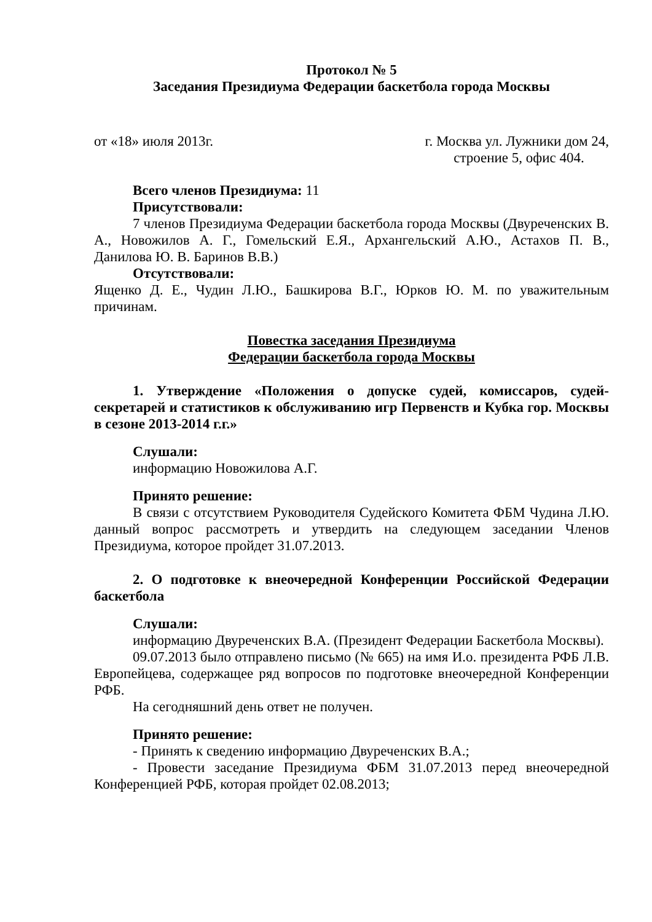Протокол № 5
Заседания Президиума Федерации баскетбола города Москвы
от «18» июля 2013г. г. Москва ул. Лужники дом 24,
строение 5, офис 404.
Всего членов Президиума: 11
Присутствовали:
7 членов Президиума Федерации баскетбола города Москвы (Двуреченских В. А., Новожилов А. Г., Гомельский Е.Я., Архангельский А.Ю., Астахов П. В., Данилова Ю. В. Баринов В.В.)
Отсутствовали:
Ященко Д. Е., Чудин Л.Ю., Башкирова В.Г., Юрков Ю. М. по уважительным причинам.
Повестка заседания Президиума
Федерации баскетбола города Москвы
1. Утверждение «Положения о допуске судей, комиссаров, судей-секретарей и статистиков к обслуживанию игр Первенств и Кубка гор. Москвы в сезоне 2013-2014 г.г.»
Слушали:
информацию Новожилова А.Г.
Принято решение:
В связи с отсутствием Руководителя Судейского Комитета ФБМ Чудина Л.Ю. данный вопрос рассмотреть и утвердить на следующем заседании Членов Президиума, которое пройдет 31.07.2013.
2. О подготовке к внеочередной Конференции Российской Федерации баскетбола
Слушали:
информацию Двуреченских В.А. (Президент Федерации Баскетбола Москвы).
09.07.2013 было отправлено письмо (№ 665) на имя И.о. президента РФБ Л.В. Европейцева, содержащее ряд вопросов по подготовке внеочередной Конференции РФБ.
На сегодняшний день ответ не получен.
Принято решение:
- Принять к сведению информацию Двуреченских В.А.;
- Провести заседание Президиума ФБМ 31.07.2013 перед внеочередной Конференцией РФБ, которая пройдет 02.08.2013;